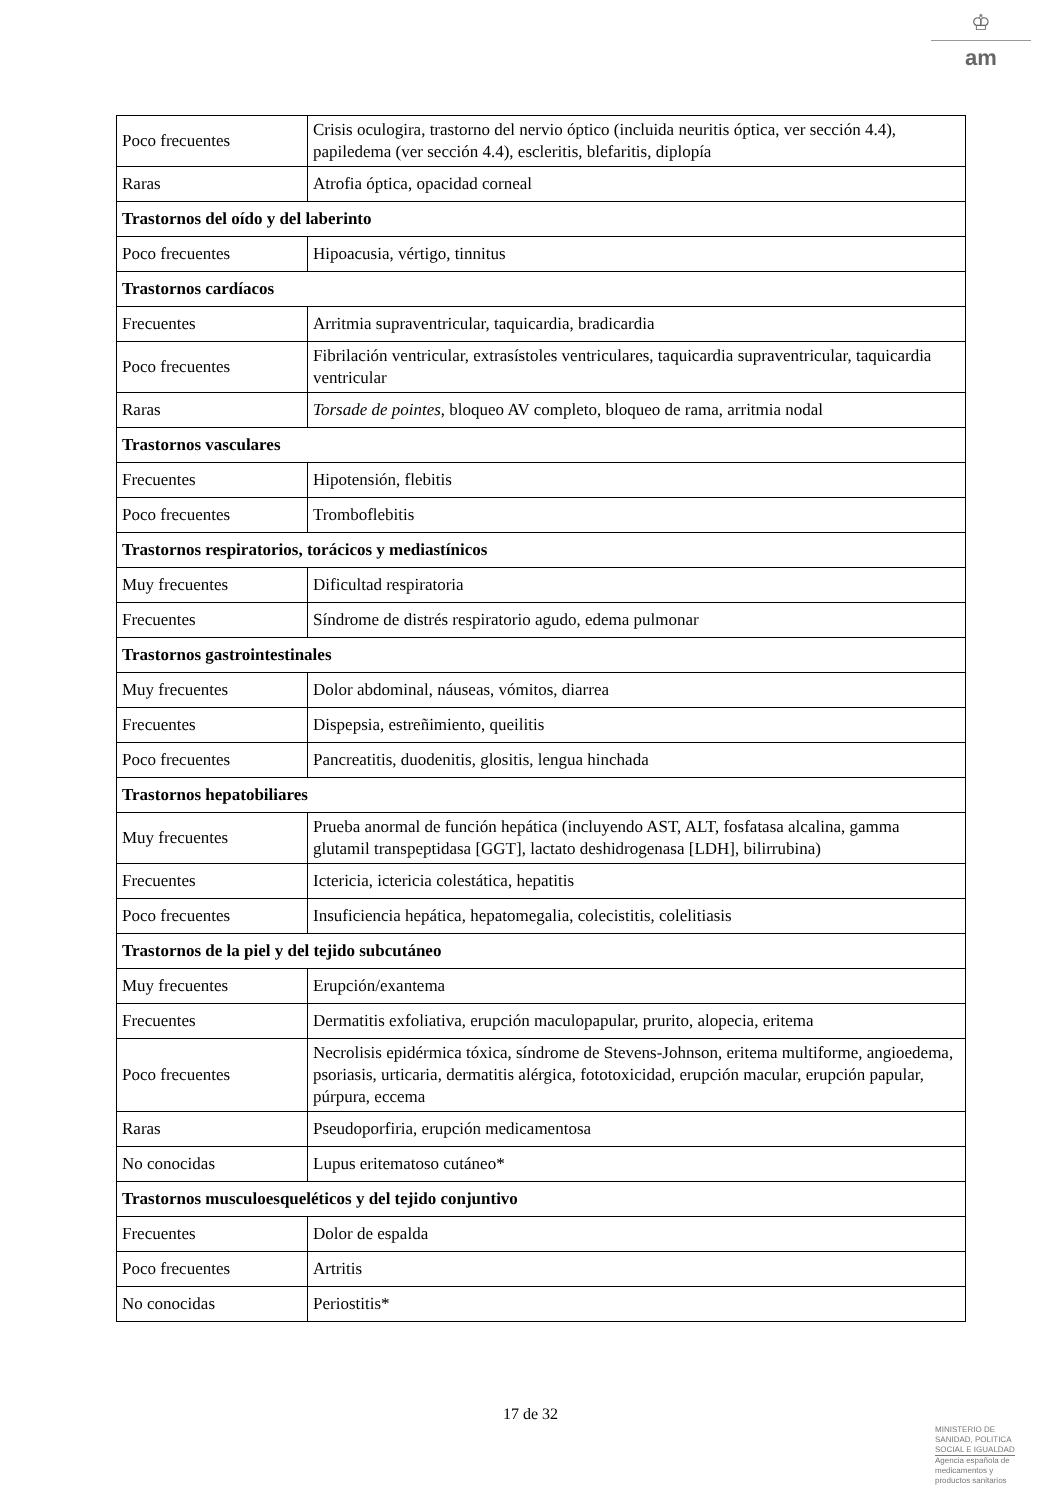♔
am
| Poco frecuentes | Crisis oculogira, trastorno del nervio óptico (incluida neuritis óptica, ver sección 4.4), papiledema (ver sección 4.4), escleritis, blefaritis, diplopía |
| Raras | Atrofia óptica, opacidad corneal |
| Trastornos del oído y del laberinto | |
| Poco frecuentes | Hipoacusia, vértigo, tinnitus |
| Trastornos cardíacos | |
| Frecuentes | Arritmia supraventricular, taquicardia, bradicardia |
| Poco frecuentes | Fibrilación ventricular, extrasístoles ventriculares, taquicardia supraventricular, taquicardia ventricular |
| Raras | Torsade de pointes , bloqueo AV completo, bloqueo de rama, arritmia nodal |
| Trastornos vasculares | |
| Frecuentes | Hipotensión, flebitis |
| Poco frecuentes | Tromboflebitis |
| Trastornos respiratorios, torácicos y mediastínicos | |
| Muy frecuentes | Dificultad respiratoria |
| Frecuentes | Síndrome de distrés respiratorio agudo, edema pulmonar |
| Trastornos gastrointestinales | |
| Muy frecuentes | Dolor abdominal, náuseas, vómitos, diarrea |
| Frecuentes | Dispepsia, estreñimiento, queilitis |
| Poco frecuentes | Pancreatitis, duodenitis, glositis, lengua hinchada |
| Trastornos hepatobiliares | |
| Muy frecuentes | Prueba anormal de función hepática (incluyendo AST, ALT, fosfatasa alcalina, gamma glutamil transpeptidasa [GGT], lactato deshidrogenasa [LDH], bilirrubina) |
| Frecuentes | Ictericia, ictericia colestática, hepatitis |
| Poco frecuentes | Insuficiencia hepática, hepatomegalia, colecistitis, colelitiasis |
| Trastornos de la piel y del tejido subcutáneo | |
| Muy frecuentes | Erupción/exantema |
| Frecuentes | Dermatitis exfoliativa, erupción maculopapular, prurito, alopecia, eritema |
| Poco frecuentes | Necrolisis epidérmica tóxica, síndrome de Stevens-Johnson, eritema multiforme, angioedema, psoriasis, urticaria, dermatitis alérgica, fototoxicidad, erupción macular, erupción papular, púrpura, eccema |
| Raras | Pseudoporfiria, erupción medicamentosa |
| No conocidas | Lupus eritematoso cutáneo* |
| Trastornos musculoesqueléticos y del tejido conjuntivo | |
| Frecuentes | Dolor de espalda |
| Poco frecuentes | Artritis |
| No conocidas | Periostitis* |
17 de 32
MINISTERIO DE
SANIDAD, POLITICA
SOCIAL E IGUALDAD
Agencia española de
medicamentos y
productos sanitarios